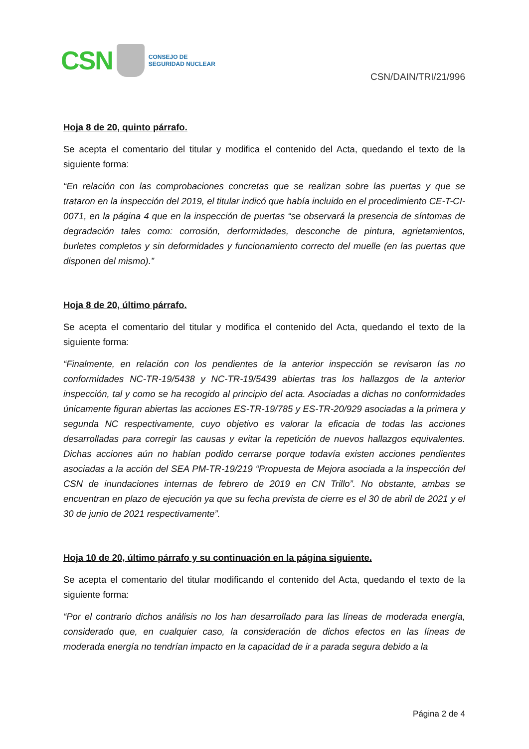CSN
CONSEJO DE
SEGURIDAD NUCLEAR
CSN/DAIN/TRI/21/996
Hoja 8 de 20, quinto párrafo.
Se acepta el comentario del titular y modifica el contenido del Acta, quedando el texto de la siguiente forma:
“En relación con las comprobaciones concretas que se realizan sobre las puertas y que se trataron en la inspección del 2019, el titular indicó que había incluido en el procedimiento CE-T-CI-0071, en la página 4 que en la inspección de puertas “se observará la presencia de síntomas de degradación tales como: corrosión, derformidades, desconche de pintura, agrietamientos, burletes completos y sin deformidades y funcionamiento correcto del muelle (en las puertas que disponen del mismo).”
Hoja 8 de 20, último párrafo.
Se acepta el comentario del titular y modifica el contenido del Acta, quedando el texto de la siguiente forma:
“Finalmente, en relación con los pendientes de la anterior inspección se revisaron las no conformidades NC-TR-19/5438 y NC-TR-19/5439 abiertas tras los hallazgos de la anterior inspección, tal y como se ha recogido al principio del acta. Asociadas a dichas no conformidades únicamente figuran abiertas las acciones ES-TR-19/785 y ES-TR-20/929 asociadas a la primera y segunda NC respectivamente, cuyo objetivo es valorar la eficacia de todas las acciones desarrolladas para corregir las causas y evitar la repetición de nuevos hallazgos equivalentes. Dichas acciones aún no habían podido cerrarse porque todavía existen acciones pendientes asociadas a la acción del SEA PM-TR-19/219 “Propuesta de Mejora asociada a la inspección del CSN de inundaciones internas de febrero de 2019 en CN Trillo”. No obstante, ambas se encuentran en plazo de ejecución ya que su fecha prevista de cierre es el 30 de abril de 2021 y el 30 de junio de 2021 respectivamente”.
Hoja 10 de 20, último párrafo y su continuación en la página siguiente.
Se acepta el comentario del titular modificando el contenido del Acta, quedando el texto de la siguiente forma:
“Por el contrario dichos análisis no los han desarrollado para las líneas de moderada energía, considerado que, en cualquier caso, la consideración de dichos efectos en las líneas de moderada energía no tendrían impacto en la capacidad de ir a parada segura debido a la
Página 2 de 4